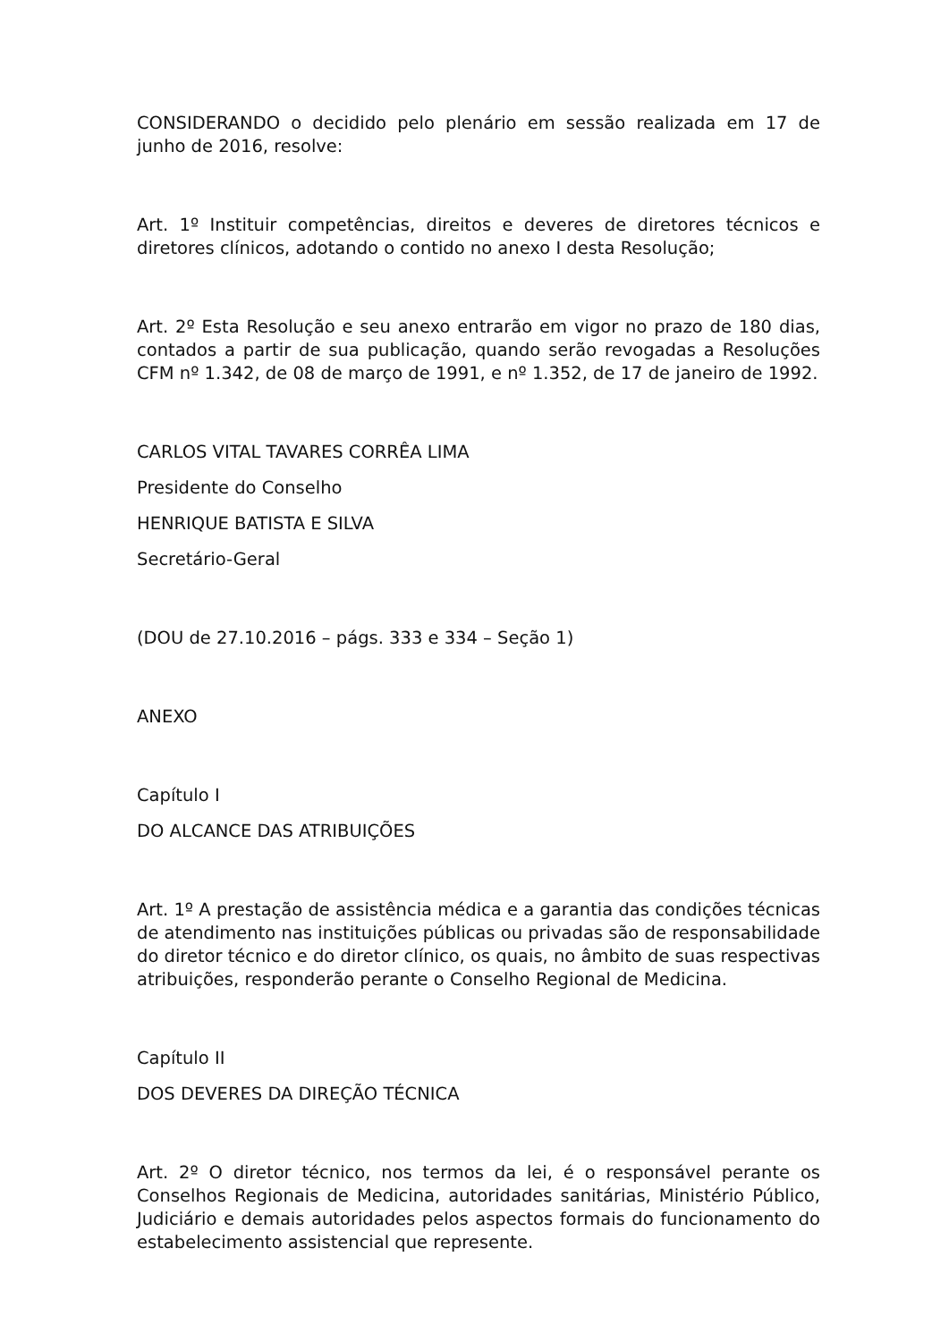CONSIDERANDO o decidido pelo plenário em sessão realizada em 17 de junho de 2016, resolve:
Art. 1º Instituir competências, direitos e deveres de diretores técnicos e diretores clínicos, adotando o contido no anexo I desta Resolução;
Art. 2º Esta Resolução e seu anexo entrarão em vigor no prazo de 180 dias, contados a partir de sua publicação, quando serão revogadas a Resoluções CFM nº 1.342, de 08 de março de 1991, e nº 1.352, de 17 de janeiro de 1992.
CARLOS VITAL TAVARES CORRÊA LIMA
Presidente do Conselho
HENRIQUE BATISTA E SILVA
Secretário-Geral
(DOU de 27.10.2016 – págs. 333 e 334 – Seção 1)
ANEXO
Capítulo I
DO ALCANCE DAS ATRIBUIÇÕES
Art. 1º A prestação de assistência médica e a garantia das condições técnicas de atendimento nas instituições públicas ou privadas são de responsabilidade do diretor técnico e do diretor clínico, os quais, no âmbito de suas respectivas atribuições, responderão perante o Conselho Regional de Medicina.
Capítulo II
DOS DEVERES DA DIREÇÃO TÉCNICA
Art. 2º O diretor técnico, nos termos da lei, é o responsável perante os Conselhos Regionais de Medicina, autoridades sanitárias, Ministério Público, Judiciário e demais autoridades pelos aspectos formais do funcionamento do estabelecimento assistencial que represente.